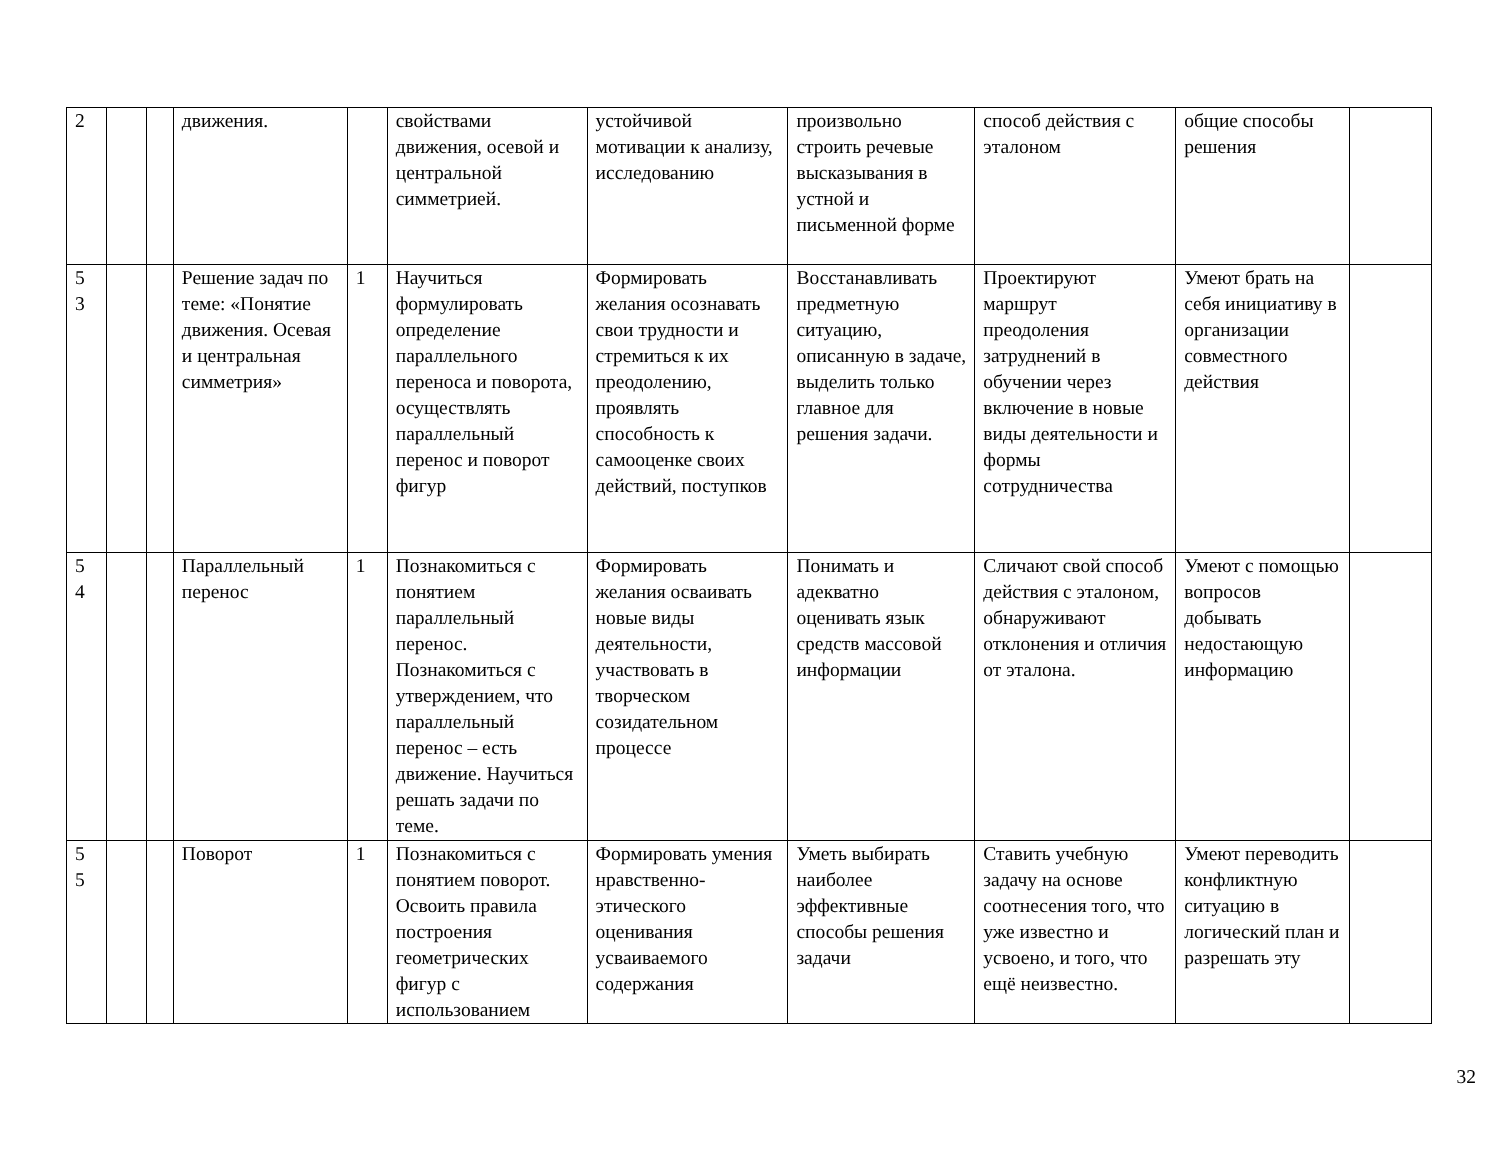| 2 | | | движения. | | свойствами движения, осевой и центральной симметрией. | устойчивой мотивации к анализу, исследованию | произвольно строить речевые высказывания в устной и письменной форме | способ действия с эталоном | общие способы решения | |
| 5 3 | | | Решение задач по теме: «Понятие движения. Осевая и центральная симметрия» | 1 | Научиться формулировать определение параллельного переноса и поворота, осуществлять параллельный перенос и поворот фигур | Формировать желания осознавать свои трудности и стремиться к их преодолению, проявлять способность к самооценке своих действий, поступков | Восстанавливать предметную ситуацию, описанную в задаче, выделить только главное для решения задачи. | Проектируют маршрут преодоления затруднений в обучении через включение в новые виды деятельности и формы сотрудничества | Умеют брать на себя инициативу в организации совместного действия | |
| 5 4 | | | Параллельный перенос | 1 | Познакомиться с понятием параллельный перенос. Познакомиться с утверждением, что параллельный перенос – есть движение. Научиться решать задачи по теме. | Формировать желания осваивать новые виды деятельности, участвовать в творческом созидательном процессе | Понимать и адекватно оценивать язык средств массовой информации | Сличают свой способ действия с эталоном, обнаруживают отклонения и отличия от эталона. | Умеют с помощью вопросов добывать недостающую информацию | |
| 5 5 | | | Поворот | 1 | Познакомиться с понятием поворот. Освоить правила построения геометрических фигур с использованием | Формировать умения нравственно-этического оценивания усваиваемого содержания | Уметь выбирать наиболее эффективные способы решения задачи | Ставить учебную задачу на основе соотнесения того, что уже известно и усвоено, и того, что ещё неизвестно. | Умеют переводить конфликтную ситуацию в логический план и разрешать эту | |
32